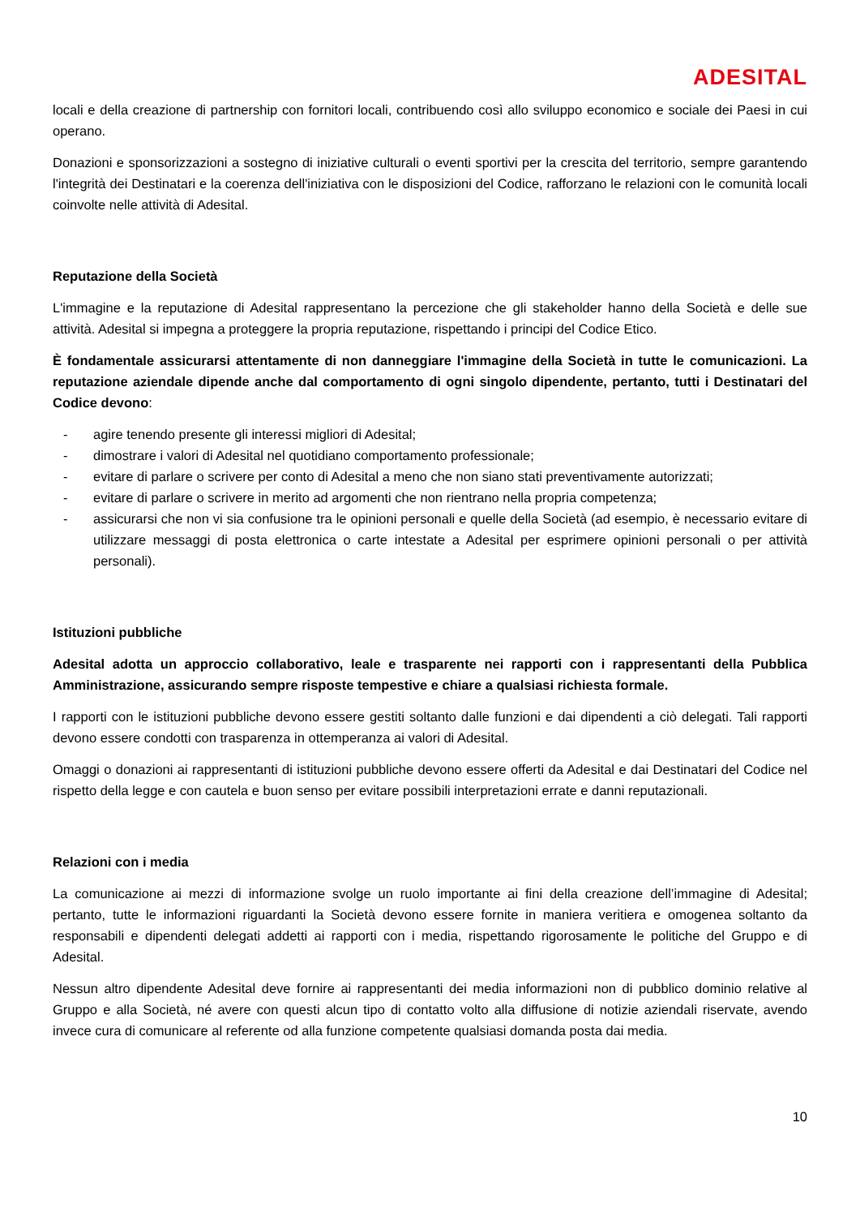ADESITAL
locali e della creazione di partnership con fornitori locali, contribuendo così allo sviluppo economico e sociale dei Paesi in cui operano.
Donazioni e sponsorizzazioni a sostegno di iniziative culturali o eventi sportivi per la crescita del territorio, sempre garantendo l'integrità dei Destinatari e la coerenza dell'iniziativa con le disposizioni del Codice, rafforzano le relazioni con le comunità locali coinvolte nelle attività di Adesital.
Reputazione della Società
L'immagine e la reputazione di Adesital rappresentano la percezione che gli stakeholder hanno della Società e delle sue attività. Adesital si impegna a proteggere la propria reputazione, rispettando i principi del Codice Etico.
È fondamentale assicurarsi attentamente di non danneggiare l'immagine della Società in tutte le comunicazioni. La reputazione aziendale dipende anche dal comportamento di ogni singolo dipendente, pertanto, tutti i Destinatari del Codice devono:
- agire tenendo presente gli interessi migliori di Adesital;
- dimostrare i valori di Adesital nel quotidiano comportamento professionale;
- evitare di parlare o scrivere per conto di Adesital a meno che non siano stati preventivamente autorizzati;
- evitare di parlare o scrivere in merito ad argomenti che non rientrano nella propria competenza;
- assicurarsi che non vi sia confusione tra le opinioni personali e quelle della Società (ad esempio, è necessario evitare di utilizzare messaggi di posta elettronica o carte intestate a Adesital per esprimere opinioni personali o per attività personali).
Istituzioni pubbliche
Adesital adotta un approccio collaborativo, leale e trasparente nei rapporti con i rappresentanti della Pubblica Amministrazione, assicurando sempre risposte tempestive e chiare a qualsiasi richiesta formale.
I rapporti con le istituzioni pubbliche devono essere gestiti soltanto dalle funzioni e dai dipendenti a ciò delegati. Tali rapporti devono essere condotti con trasparenza in ottemperanza ai valori di Adesital.
Omaggi o donazioni ai rappresentanti di istituzioni pubbliche devono essere offerti da Adesital e dai Destinatari del Codice nel rispetto della legge e con cautela e buon senso per evitare possibili interpretazioni errate e danni reputazionali.
Relazioni con i media
La comunicazione ai mezzi di informazione svolge un ruolo importante ai fini della creazione dell’immagine di Adesital; pertanto, tutte le informazioni riguardanti la Società devono essere fornite in maniera veritiera e omogenea soltanto da responsabili e dipendenti delegati addetti ai rapporti con i media, rispettando rigorosamente le politiche del Gruppo e di Adesital.
Nessun altro dipendente Adesital deve fornire ai rappresentanti dei media informazioni non di pubblico dominio relative al Gruppo e alla Società, né avere con questi alcun tipo di contatto volto alla diffusione di notizie aziendali riservate, avendo invece cura di comunicare al referente od alla funzione competente qualsiasi domanda posta dai media.
10